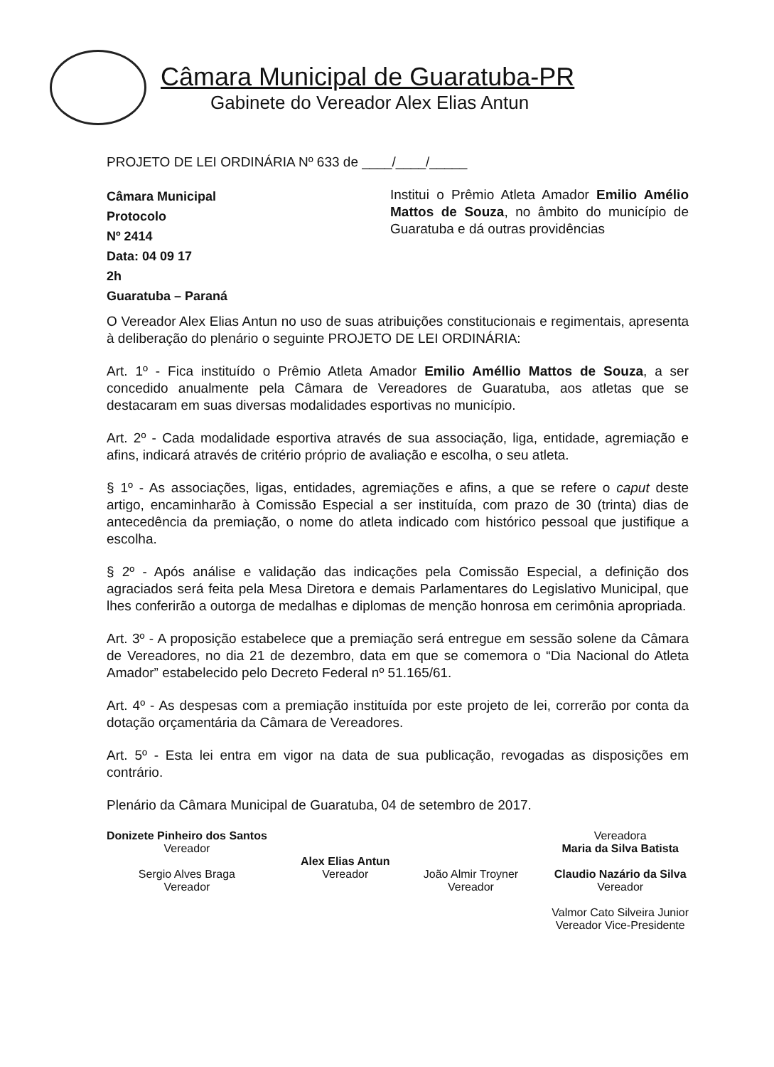Câmara Municipal de Guaratuba-PR
Gabinete do Vereador Alex Elias Antun
PROJETO DE LEI ORDINÁRIA Nº 633 de ____/____/_____
Câmara Municipal
Protocolo
Nº 2414
Data: 04 09 17
2h
Guaratuba – Paraná
Institui o Prêmio Atleta Amador Emilio Amélio Mattos de Souza, no âmbito do município de Guaratuba e dá outras providências
O Vereador Alex Elias Antun no uso de suas atribuições constitucionais e regimentais, apresenta à deliberação do plenário o seguinte PROJETO DE LEI ORDINÁRIA:
Art. 1º - Fica instituído o Prêmio Atleta Amador Emilio Améllio Mattos de Souza, a ser concedido anualmente pela Câmara de Vereadores de Guaratuba, aos atletas que se destacaram em suas diversas modalidades esportivas no município.
Art. 2º - Cada modalidade esportiva através de sua associação, liga, entidade, agremiação e afins, indicará através de critério próprio de avaliação e escolha, o seu atleta.
§ 1º - As associações, ligas, entidades, agremiações e afins, a que se refere o caput deste artigo, encaminharão à Comissão Especial a ser instituída, com prazo de 30 (trinta) dias de antecedência da premiação, o nome do atleta indicado com histórico pessoal que justifique a escolha.
§ 2º - Após análise e validação das indicações pela Comissão Especial, a definição dos agraciados será feita pela Mesa Diretora e demais Parlamentares do Legislativo Municipal, que lhes conferirão a outorga de medalhas e diplomas de menção honrosa em cerimônia apropriada.
Art. 3º - A proposição estabelece que a premiação será entregue em sessão solene da Câmara de Vereadores, no dia 21 de dezembro, data em que se comemora o “Dia Nacional do Atleta Amador” estabelecido pelo Decreto Federal nº 51.165/61.
Art. 4º - As despesas com a premiação instituída por este projeto de lei, correrão por conta da dotação orçamentária da Câmara de Vereadores.
Art. 5º - Esta lei entra em vigor na data de sua publicação, revogadas as disposições em contrário.
Plenário da Câmara Municipal de Guaratuba, 04 de setembro de 2017.
Donizete Pinheiro dos Santos
Vereador
Sergio Alves Braga
Vereador
Alex Elias Antun
Vereador
João Almir Troyner
Vereador
Vereadora
Maria da Silva Batista
Claudio Nazário da Silva
Vereador
Valmor Cato Silveira Junior
Vereador Vice-Presidente